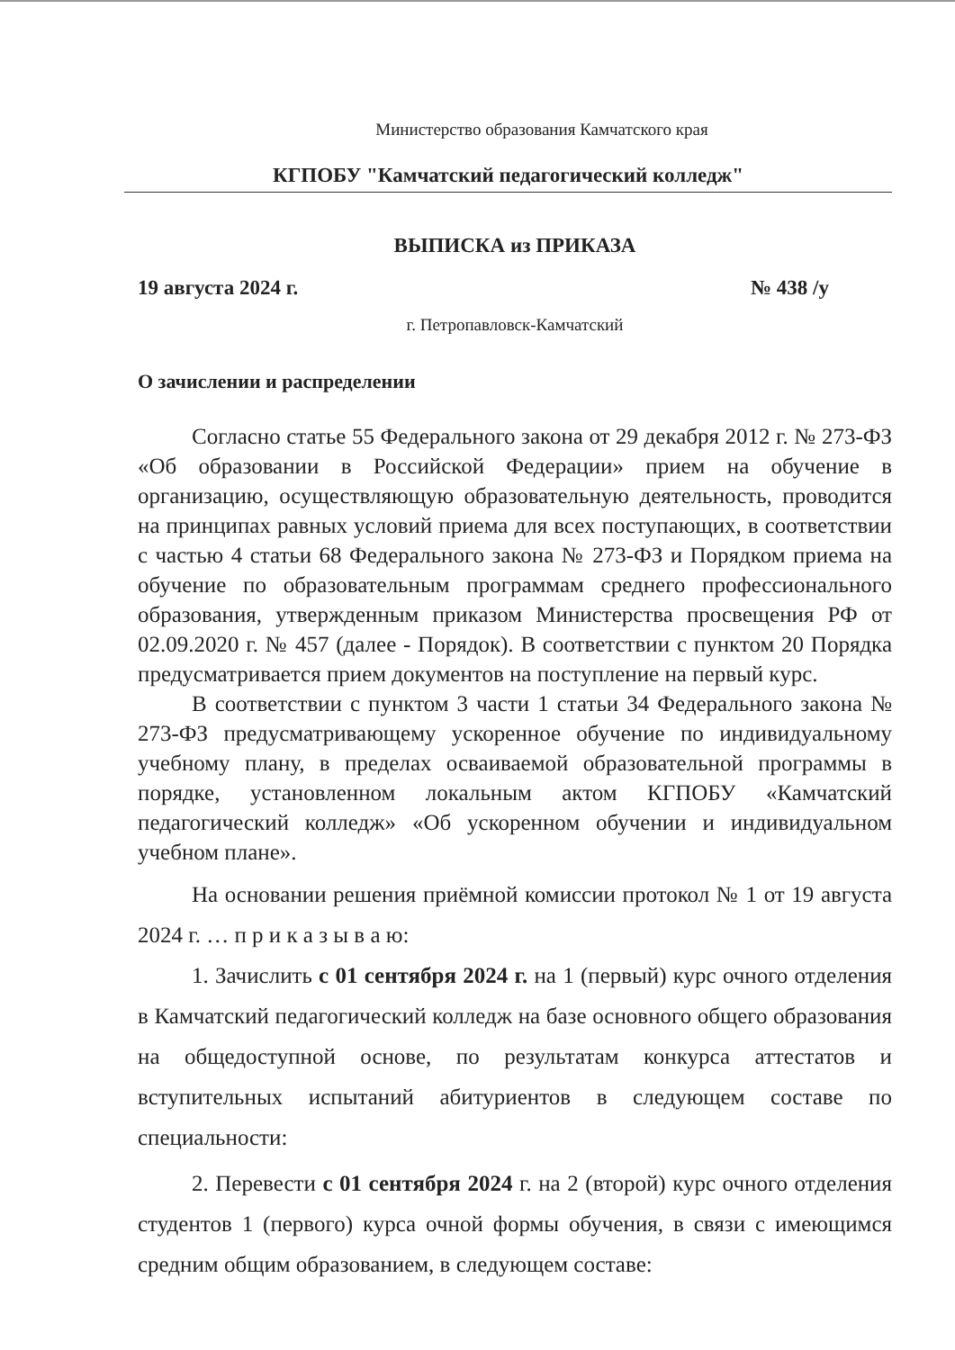Министерство образования Камчатского края
КГПОБУ "Камчатский педагогический колледж"
ВЫПИСКА из ПРИКАЗА
19 августа 2024 г. № 438 /у
г. Петропавловск-Камчатский
О зачислении и распределении
Согласно статье 55 Федерального закона от 29 декабря 2012 г. № 273-ФЗ «Об образовании в Российской Федерации» прием на обучение в организацию, осуществляющую образовательную деятельность, проводится на принципах равных условий приема для всех поступающих, в соответствии с частью 4 статьи 68 Федерального закона № 273-ФЗ и Порядком приема на обучение по образовательным программам среднего профессионального образования, утвержденным приказом Министерства просвещения РФ от 02.09.2020 г. № 457 (далее - Порядок). В соответствии с пунктом 20 Порядка предусматривается прием документов на поступление на первый курс.
В соответствии с пунктом 3 части 1 статьи 34 Федерального закона № 273-ФЗ предусматривающему ускоренное обучение по индивидуальному учебному плану, в пределах осваиваемой образовательной программы в порядке, установленном локальным актом КГПОБУ «Камчатский педагогический колледж» «Об ускоренном обучении и индивидуальном учебном плане».
На основании решения приёмной комиссии протокол № 1 от 19 августа 2024 г. … п р и к а з ы в а ю:
1. Зачислить с 01 сентября 2024 г. на 1 (первый) курс очного отделения в Камчатский педагогический колледж на базе основного общего образования на общедоступной основе, по результатам конкурса аттестатов и вступительных испытаний абитуриентов в следующем составе по специальности:
2. Перевести с 01 сентября 2024 г. на 2 (второй) курс очного отделения студентов 1 (первого) курса очной формы обучения, в связи с имеющимся средним общим образованием, в следующем составе: